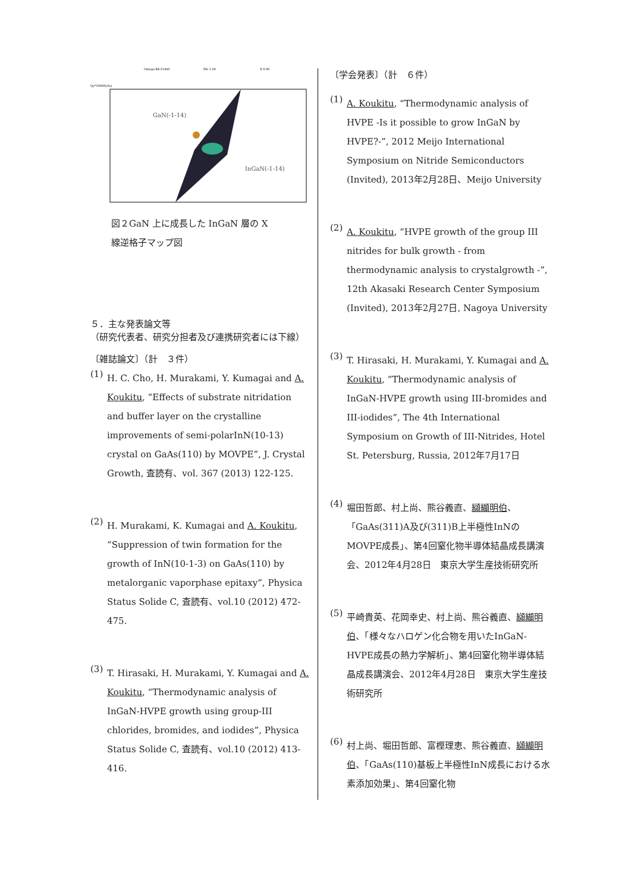Omega 88.31440
Phi 1.90
X 0.00
Qy*10000(rlu)
GaN(-1-14)
InGaN(-1-14)
図２GaN 上に成長した InGaN 層の X
線逆格子マップ図
５．主な発表論文等
（研究代表者、研究分担者及び連携研究者には下線）
〔雑誌論文〕（計　３件）
(1)
H. C. Cho, H. Murakami, Y. Kumagai and A. Koukitu, “Effects of substrate nitridation and buffer layer on the crystalline improvements of semi-polarInN(10-13) crystal on GaAs(110) by MOVPE”, J. Crystal Growth, 査読有、vol. 367 (2013) 122-125.
(2)
H. Murakami, K. Kumagai and A. Koukitu, “Suppression of twin formation for the growth of InN(10-1-3) on GaAs(110) by metalorganic vaporphase epitaxy”, Physica Status Solide C, 査読有、vol.10 (2012) 472-475.
(3)
T. Hirasaki, H. Murakami, Y. Kumagai and A. Koukitu, “Thermodynamic analysis of InGaN-HVPE growth using group-III chlorides, bromides, and iodides”, Physica Status Solide C, 査読有、vol.10 (2012) 413-416.
〔学会発表〕（計　６件）
(1)
A. Koukitu, “Thermodynamic analysis of HVPE -Is it possible to grow InGaN by HVPE?-”, 2012 Meijo International Symposium on Nitride Semiconductors (Invited), 2013年2月28日、Meijo University
(2)
A. Koukitu, “HVPE growth of the group III nitrides for bulk growth - from thermodynamic analysis to crystalgrowth -”, 12th Akasaki Research Center Symposium (Invited), 2013年2月27日, Nagoya University
(3)
T. Hirasaki, H. Murakami, Y. Kumagai and A. Koukitu, “Thermodynamic analysis of InGaN-HVPE growth using III-bromides and III-iodides”, The 4th International Symposium on Growth of III-Nitrides, Hotel St. Petersburg, Russia, 2012年7月17日
(4)
堀田哲郎、村上尚、熊谷義直、纐纈明伯、「GaAs(311)A及び(311)B上半極性InNのMOVPE成長」、第4回窒化物半導体結晶成長講演会、2012年4月28日　東京大学生産技術研究所
(5)
平崎貴英、花岡幸史、村上尚、熊谷義直、纐纈明伯、「様々なハロゲン化合物を用いたInGaN-HVPE成長の熱力学解析」、第4回窒化物半導体結晶成長講演会、2012年4月28日　東京大学生産技術研究所
(6)
村上尚、堀田哲郎、富樫理恵、熊谷義直、纐纈明伯、「GaAs(110)基板上半極性InN成長における水素添加効果」、第4回窒化物